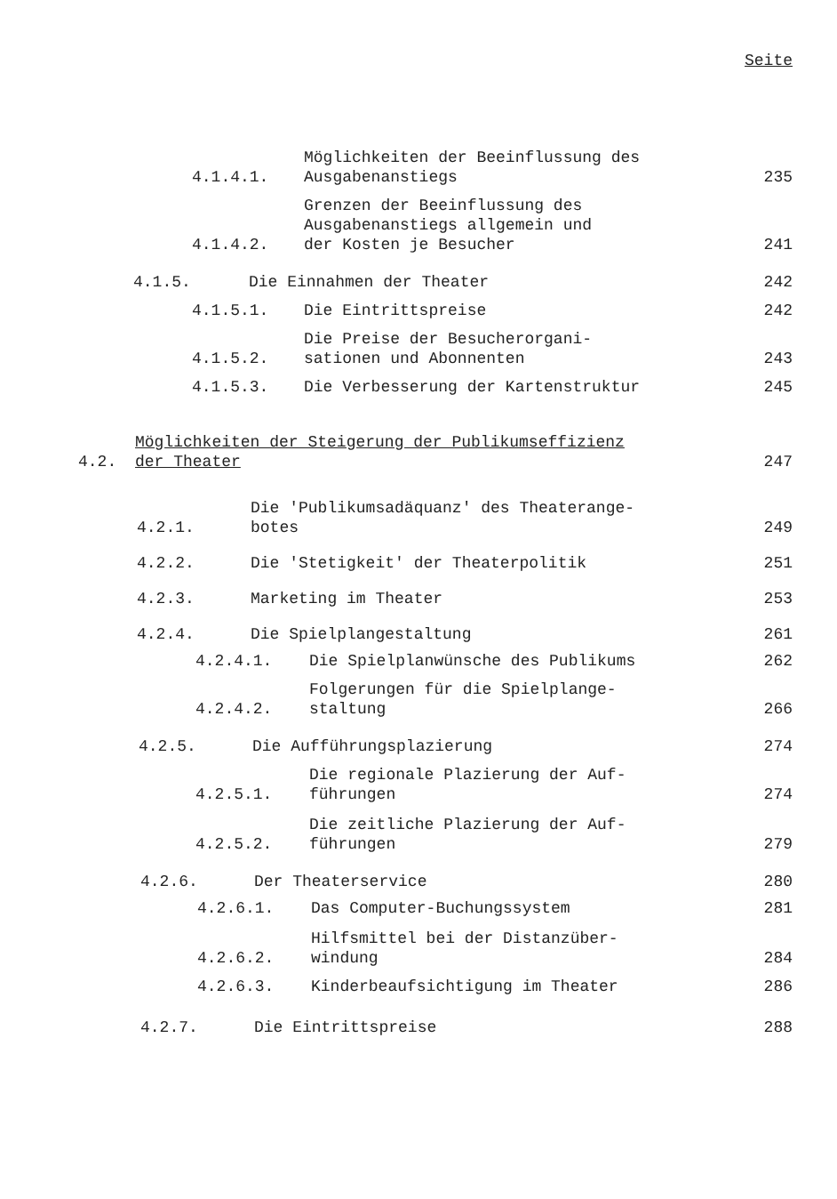Seite
4.1.4.1. Möglichkeiten der Beeinflussung des
Ausgabenanstiegs 235
4.1.4.2. Grenzen der Beeinflussung des
Ausgabenanstiegs allgemein und
der Kosten je Besucher 241
4.1.5. Die Einnahmen der Theater 242
4.1.5.1. Die Eintrittspreise 242
4.1.5.2. Die Preise der Besucherorgani-
sationen und Abonnenten 243
4.1.5.3. Die Verbesserung der Kartenstruktur 245
4.2. Möglichkeiten der Steigerung der Publikumseffizienz
der Theater 247
4.2.1. Die 'Publikumsadäquanz' des Theaterange-
botes 249
4.2.2. Die 'Stetigkeit' der Theaterpolitik 251
4.2.3. Marketing im Theater 253
4.2.4. Die Spielplangestaltung 261
4.2.4.1. Die Spielplanwünsche des Publikums 262
4.2.4.2. Folgerungen für die Spielplange-
staltung 266
4.2.5. Die Aufführungsplazierung 274
4.2.5.1. Die regionale Plazierung der Auf-
führungen 274
4.2.5.2. Die zeitliche Plazierung der Auf-
führungen 279
4.2.6. Der Theaterservice 280
4.2.6.1. Das Computer-Buchungssystem 281
4.2.6.2. Hilfsmittel bei der Distanzüber-
windung 284
4.2.6.3. Kinderbeaufsichtigung im Theater 286
4.2.7. Die Eintrittspreise 288